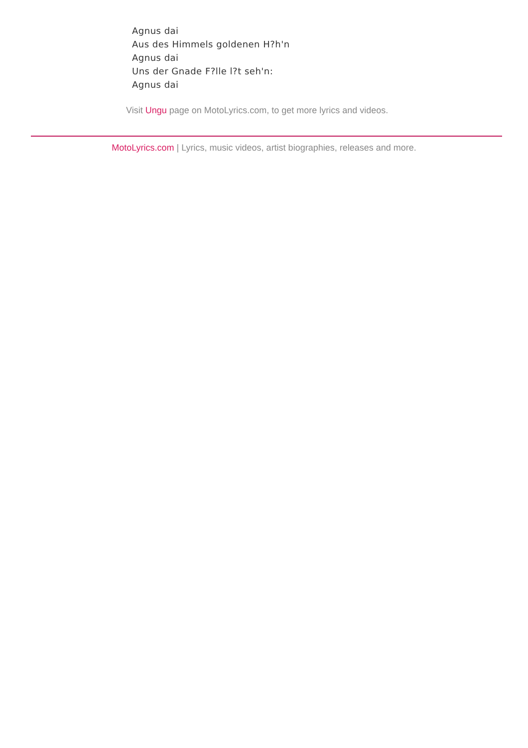Agnus dai
Aus des Himmels goldenen H?h'n
Agnus dai
Uns der Gnade F?lle l?t seh'n:
Agnus dai
Visit Ungu page on MotoLyrics.com, to get more lyrics and videos.
MotoLyrics.com | Lyrics, music videos, artist biographies, releases and more.